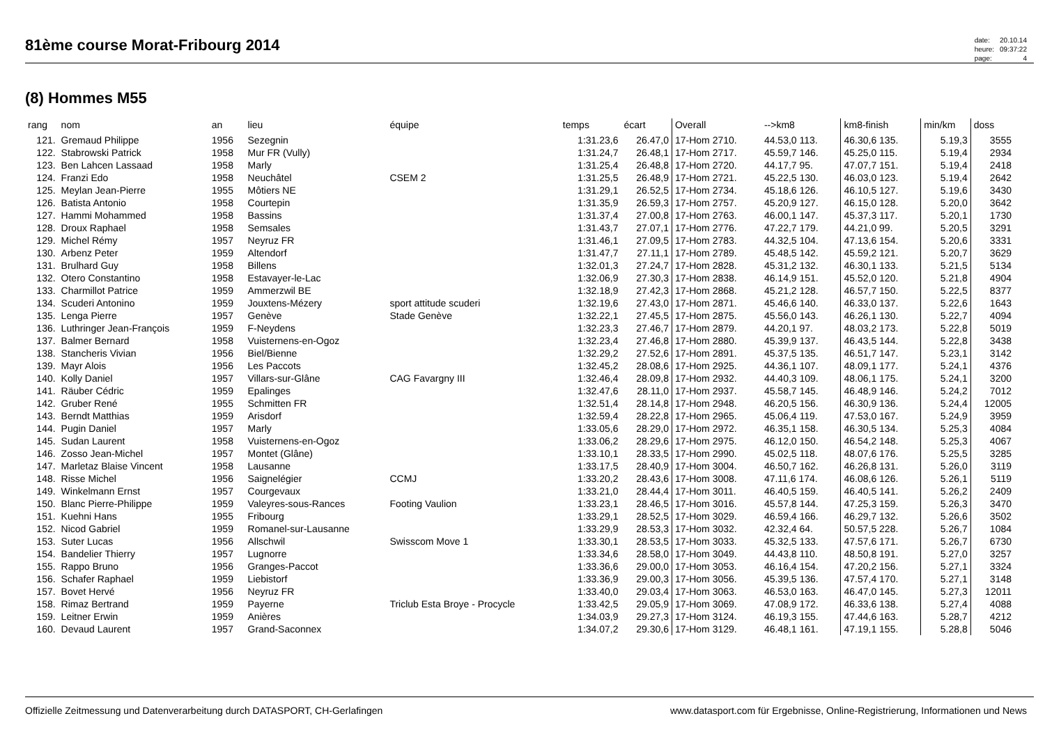81ème course Morat-Fribourg 2014
| date: | 20.10.14 |
| heure: | 09:37:22 |
| page: | 4 |
(8) Hommes M55
| rang | nom | an | lieu | équipe | temps | écart | Overall | -->km8 | km8-finish | min/km | doss |
| --- | --- | --- | --- | --- | --- | --- | --- | --- | --- | --- | --- |
| 121. | Gremaud Philippe | 1956 | Sezegnin | | 1:31.23,6 | 26.47,0 | 17-Hom 2710. | 44.53,0 113. | 46.30,6 135. | 5.19,3 | 3555 |
| 122. | Stabrowski Patrick | 1958 | Mur FR (Vully) | | 1:31.24,7 | 26.48,1 | 17-Hom 2717. | 45.59,7 146. | 45.25,0 115. | 5.19,4 | 2934 |
| 123. | Ben Lahcen Lassaad | 1958 | Marly | | 1:31.25,4 | 26.48,8 | 17-Hom 2720. | 44.17,7 95. | 47.07,7 151. | 5.19,4 | 2418 |
| 124. | Franzi Edo | 1958 | Neuchâtel | CSEM 2 | 1:31.25,5 | 26.48,9 | 17-Hom 2721. | 45.22,5 130. | 46.03,0 123. | 5.19,4 | 2642 |
| 125. | Meylan Jean-Pierre | 1955 | Môtiers NE | | 1:31.29,1 | 26.52,5 | 17-Hom 2734. | 45.18,6 126. | 46.10,5 127. | 5.19,6 | 3430 |
| 126. | Batista Antonio | 1958 | Courtepin | | 1:31.35,9 | 26.59,3 | 17-Hom 2757. | 45.20,9 127. | 46.15,0 128. | 5.20,0 | 3642 |
| 127. | Hammi Mohammed | 1958 | Bassins | | 1:31.37,4 | 27.00,8 | 17-Hom 2763. | 46.00,1 147. | 45.37,3 117. | 5.20,1 | 1730 |
| 128. | Droux Raphael | 1958 | Semsales | | 1:31.43,7 | 27.07,1 | 17-Hom 2776. | 47.22,7 179. | 44.21,0 99. | 5.20,5 | 3291 |
| 129. | Michel Rémy | 1957 | Neyruz FR | | 1:31.46,1 | 27.09,5 | 17-Hom 2783. | 44.32,5 104. | 47.13,6 154. | 5.20,6 | 3331 |
| 130. | Arbenz Peter | 1959 | Altendorf | | 1:31.47,7 | 27.11,1 | 17-Hom 2789. | 45.48,5 142. | 45.59,2 121. | 5.20,7 | 3629 |
| 131. | Brulhard Guy | 1958 | Billens | | 1:32.01,3 | 27.24,7 | 17-Hom 2828. | 45.31,2 132. | 46.30,1 133. | 5.21,5 | 5134 |
| 132. | Otero Constantino | 1958 | Estavayer-le-Lac | | 1:32.06,9 | 27.30,3 | 17-Hom 2838. | 46.14,9 151. | 45.52,0 120. | 5.21,8 | 4904 |
| 133. | Charmillot Patrice | 1959 | Ammerzwil BE | | 1:32.18,9 | 27.42,3 | 17-Hom 2868. | 45.21,2 128. | 46.57,7 150. | 5.22,5 | 8377 |
| 134. | Scuderi Antonino | 1959 | Jouxtens-Mézery | sport attitude scuderi | 1:32.19,6 | 27.43,0 | 17-Hom 2871. | 45.46,6 140. | 46.33,0 137. | 5.22,6 | 1643 |
| 135. | Lenga Pierre | 1957 | Genève | Stade Genève | 1:32.22,1 | 27.45,5 | 17-Hom 2875. | 45.56,0 143. | 46.26,1 130. | 5.22,7 | 4094 |
| 136. | Luthringer Jean-François | 1959 | F-Neydens | | 1:32.23,3 | 27.46,7 | 17-Hom 2879. | 44.20,1 97. | 48.03,2 173. | 5.22,8 | 5019 |
| 137. | Balmer Bernard | 1958 | Vuisternens-en-Ogoz | | 1:32.23,4 | 27.46,8 | 17-Hom 2880. | 45.39,9 137. | 46.43,5 144. | 5.22,8 | 3438 |
| 138. | Stancheris Vivian | 1956 | Biel/Bienne | | 1:32.29,2 | 27.52,6 | 17-Hom 2891. | 45.37,5 135. | 46.51,7 147. | 5.23,1 | 3142 |
| 139. | Mayr Alois | 1956 | Les Paccots | | 1:32.45,2 | 28.08,6 | 17-Hom 2925. | 44.36,1 107. | 48.09,1 177. | 5.24,1 | 4376 |
| 140. | Kolly Daniel | 1957 | Villars-sur-Glâne | CAG Favargny III | 1:32.46,4 | 28.09,8 | 17-Hom 2932. | 44.40,3 109. | 48.06,1 175. | 5.24,1 | 3200 |
| 141. | Räuber Cédric | 1959 | Epalinges | | 1:32.47,6 | 28.11,0 | 17-Hom 2937. | 45.58,7 145. | 46.48,9 146. | 5.24,2 | 7012 |
| 142. | Gruber René | 1955 | Schmitten FR | | 1:32.51,4 | 28.14,8 | 17-Hom 2948. | 46.20,5 156. | 46.30,9 136. | 5.24,4 | 12005 |
| 143. | Berndt Matthias | 1959 | Arisdorf | | 1:32.59,4 | 28.22,8 | 17-Hom 2965. | 45.06,4 119. | 47.53,0 167. | 5.24,9 | 3959 |
| 144. | Pugin Daniel | 1957 | Marly | | 1:33.05,6 | 28.29,0 | 17-Hom 2972. | 46.35,1 158. | 46.30,5 134. | 5.25,3 | 4084 |
| 145. | Sudan Laurent | 1958 | Vuisternens-en-Ogoz | | 1:33.06,2 | 28.29,6 | 17-Hom 2975. | 46.12,0 150. | 46.54,2 148. | 5.25,3 | 4067 |
| 146. | Zosso Jean-Michel | 1957 | Montet (Glâne) | | 1:33.10,1 | 28.33,5 | 17-Hom 2990. | 45.02,5 118. | 48.07,6 176. | 5.25,5 | 3285 |
| 147. | Marletaz Blaise Vincent | 1958 | Lausanne | | 1:33.17,5 | 28.40,9 | 17-Hom 3004. | 46.50,7 162. | 46.26,8 131. | 5.26,0 | 3119 |
| 148. | Risse Michel | 1956 | Saignelégier | CCMJ | 1:33.20,2 | 28.43,6 | 17-Hom 3008. | 47.11,6 174. | 46.08,6 126. | 5.26,1 | 5119 |
| 149. | Winkelmann Ernst | 1957 | Courgevaux | | 1:33.21,0 | 28.44,4 | 17-Hom 3011. | 46.40,5 159. | 46.40,5 141. | 5.26,2 | 2409 |
| 150. | Blanc Pierre-Philippe | 1959 | Valeyres-sous-Rances | Footing Vaulion | 1:33.23,1 | 28.46,5 | 17-Hom 3016. | 45.57,8 144. | 47.25,3 159. | 5.26,3 | 3470 |
| 151. | Kuehni Hans | 1955 | Fribourg | | 1:33.29,1 | 28.52,5 | 17-Hom 3029. | 46.59,4 166. | 46.29,7 132. | 5.26,6 | 3502 |
| 152. | Nicod Gabriel | 1959 | Romanel-sur-Lausanne | | 1:33.29,9 | 28.53,3 | 17-Hom 3032. | 42.32,4 64. | 50.57,5 228. | 5.26,7 | 1084 |
| 153. | Suter Lucas | 1956 | Allschwil | Swisscom Move 1 | 1:33.30,1 | 28.53,5 | 17-Hom 3033. | 45.32,5 133. | 47.57,6 171. | 5.26,7 | 6730 |
| 154. | Bandelier Thierry | 1957 | Lugnorre | | 1:33.34,6 | 28.58,0 | 17-Hom 3049. | 44.43,8 110. | 48.50,8 191. | 5.27,0 | 3257 |
| 155. | Rappo Bruno | 1956 | Granges-Paccot | | 1:33.36,6 | 29.00,0 | 17-Hom 3053. | 46.16,4 154. | 47.20,2 156. | 5.27,1 | 3324 |
| 156. | Schafer Raphael | 1959 | Liebistorf | | 1:33.36,9 | 29.00,3 | 17-Hom 3056. | 45.39,5 136. | 47.57,4 170. | 5.27,1 | 3148 |
| 157. | Bovet Hervé | 1956 | Neyruz FR | | 1:33.40,0 | 29.03,4 | 17-Hom 3063. | 46.53,0 163. | 46.47,0 145. | 5.27,3 | 12011 |
| 158. | Rimaz Bertrand | 1959 | Payerne | Triclub Esta Broye - Procycle | 1:33.42,5 | 29.05,9 | 17-Hom 3069. | 47.08,9 172. | 46.33,6 138. | 5.27,4 | 4088 |
| 159. | Leitner Erwin | 1959 | Anières | | 1:34.03,9 | 29.27,3 | 17-Hom 3124. | 46.19,3 155. | 47.44,6 163. | 5.28,7 | 4212 |
| 160. | Devaud Laurent | 1957 | Grand-Saconnex | | 1:34.07,2 | 29.30,6 | 17-Hom 3129. | 46.48,1 161. | 47.19,1 155. | 5.28,8 | 5046 |
Offizielle Zeitmessung und Datenverarbeitung durch DATASPORT, CH-Gerlafingen www.datasport.com für Ergebnisse, Online-Registrierung, Informationen und News